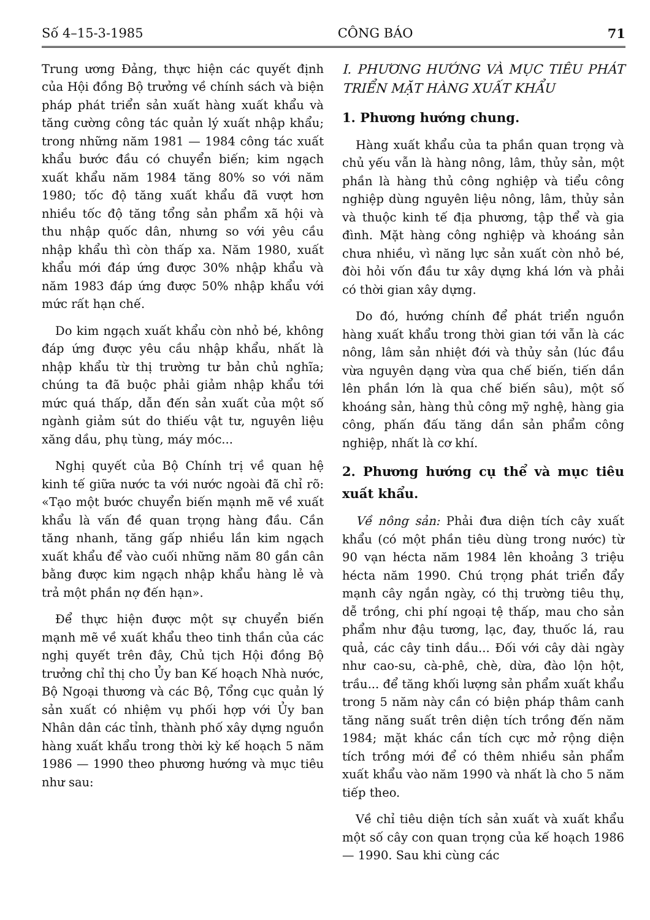Số 4–15-3-1985 CÔNG BÁO 71
Trung ương Đảng, thực hiện các quyết định của Hội đồng Bộ trưởng về chính sách và biện pháp phát triển sản xuất hàng xuất khẩu và tăng cường công tác quản lý xuất nhập khẩu; trong những năm 1981 — 1984 công tác xuất khẩu bước đầu có chuyển biến; kim ngạch xuất khẩu năm 1984 tăng 80% so với năm 1980; tốc độ tăng xuất khẩu đã vượt hơn nhiều tốc độ tăng tổng sản phẩm xã hội và thu nhập quốc dân, nhưng so với yêu cầu nhập khẩu thì còn thấp xa. Năm 1980, xuất khẩu mới đáp ứng được 30% nhập khẩu và năm 1983 đáp ứng được 50% nhập khẩu với mức rất hạn chế.
Do kim ngạch xuất khẩu còn nhỏ bé, không đáp ứng được yêu cầu nhập khẩu, nhất là nhập khẩu từ thị trường tư bản chủ nghĩa; chúng ta đã buộc phải giảm nhập khẩu tới mức quá thấp, dẫn đến sản xuất của một số ngành giảm sút do thiếu vật tư, nguyên liệu xăng dầu, phụ tùng, máy móc...
Nghị quyết của Bộ Chính trị về quan hệ kinh tế giữa nước ta với nước ngoài đã chỉ rõ: «Tạo một bước chuyển biến mạnh mẽ về xuất khẩu là vấn đề quan trọng hàng đầu. Cần tăng nhanh, tăng gấp nhiều lần kim ngạch xuất khẩu để vào cuối những năm 80 gần cân bằng được kim ngạch nhập khẩu hàng lẻ và trả một phần nợ đến hạn».
Để thực hiện được một sự chuyển biến mạnh mẽ về xuất khẩu theo tinh thần của các nghị quyết trên đây, Chủ tịch Hội đồng Bộ trưởng chỉ thị cho Ủy ban Kế hoạch Nhà nước, Bộ Ngoại thương và các Bộ, Tổng cục quản lý sản xuất có nhiệm vụ phối hợp với Ủy ban Nhân dân các tỉnh, thành phố xây dựng nguồn hàng xuất khẩu trong thời kỳ kế hoạch 5 năm 1986 — 1990 theo phương hướng và mục tiêu như sau:
I. PHƯƠNG HƯỚNG VÀ MỤC TIÊU PHÁT TRIỂN MẶT HÀNG XUẤT KHẨU
1. Phương hướng chung.
Hàng xuất khẩu của ta phần quan trọng và chủ yếu vẫn là hàng nông, lâm, thủy sản, một phần là hàng thủ công nghiệp và tiểu công nghiệp dùng nguyên liệu nông, lâm, thủy sản và thuộc kinh tế địa phương, tập thể và gia đình. Mặt hàng công nghiệp và khoáng sản chưa nhiều, vì năng lực sản xuất còn nhỏ bé, đòi hỏi vốn đầu tư xây dựng khá lớn và phải có thời gian xây dựng.
Do đó, hướng chính để phát triển nguồn hàng xuất khẩu trong thời gian tới vẫn là các nông, lâm sản nhiệt đới và thủy sản (lúc đầu vừa nguyên dạng vừa qua chế biến, tiến dần lên phần lớn là qua chế biến sâu), một số khoáng sản, hàng thủ công mỹ nghệ, hàng gia công, phấn đấu tăng dần sản phẩm công nghiệp, nhất là cơ khí.
2. Phương hướng cụ thể và mục tiêu xuất khẩu.
Về nông sản: Phải đưa diện tích cây xuất khẩu (có một phần tiêu dùng trong nước) từ 90 vạn hécta năm 1984 lên khoảng 3 triệu hécta năm 1990. Chú trọng phát triển đẩy mạnh cây ngắn ngày, có thị trường tiêu thụ, dễ trồng, chi phí ngoại tệ thấp, mau cho sản phẩm như đậu tương, lạc, đay, thuốc lá, rau quả, các cây tinh dầu... Đối với cây dài ngày như cao-su, cà-phê, chè, dừa, đào lộn hột, trầu... để tăng khối lượng sản phẩm xuất khẩu trong 5 năm này cần có biện pháp thâm canh tăng năng suất trên diện tích trồng đến năm 1984; mặt khác cần tích cực mở rộng diện tích trồng mới để có thêm nhiều sản phẩm xuất khẩu vào năm 1990 và nhất là cho 5 năm tiếp theo.
Về chỉ tiêu diện tích sản xuất và xuất khẩu một số cây con quan trọng của kế hoạch 1986 — 1990. Sau khi cùng các